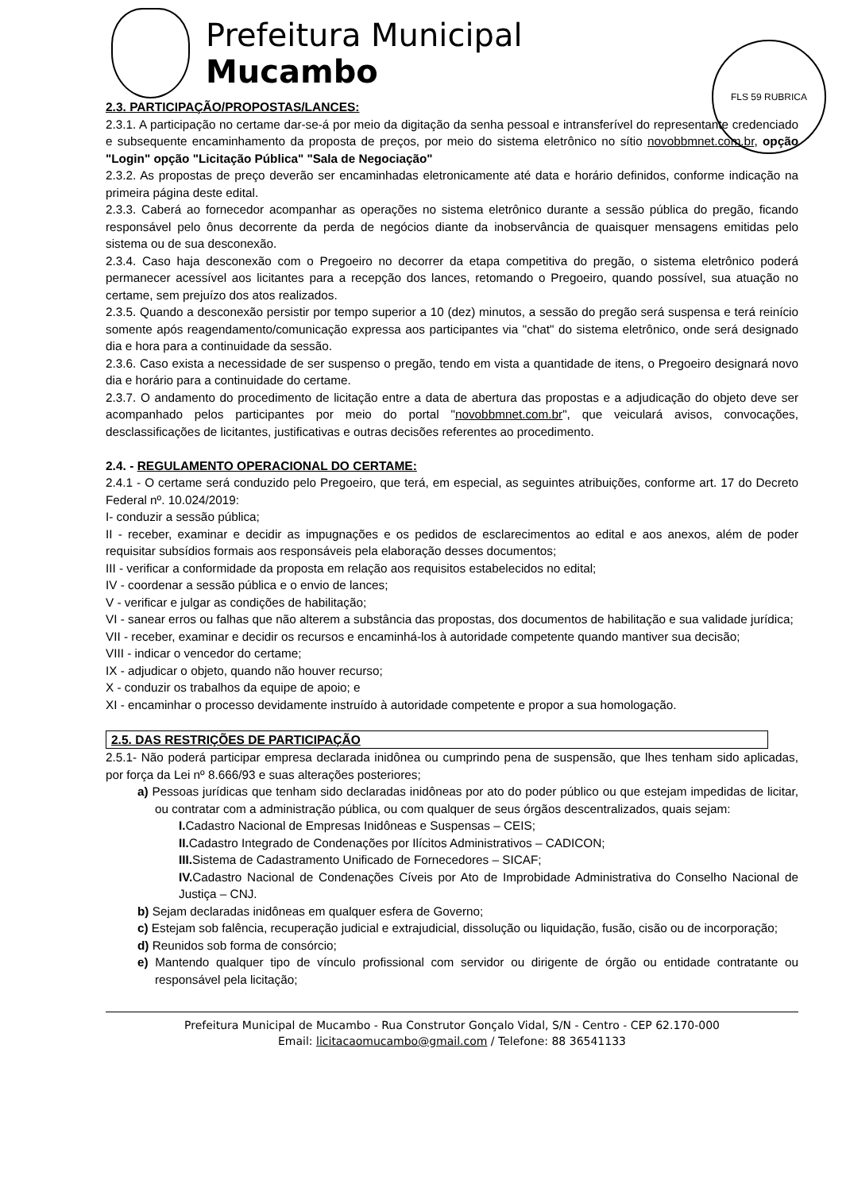FLS 59 RUBRICA
Prefeitura Municipal
Mucambo
2.3. PARTICIPAÇÃO/PROPOSTAS/LANCES:
2.3.1. A participação no certame dar-se-á por meio da digitação da senha pessoal e intransferível do representante credenciado e subsequente encaminhamento da proposta de preços, por meio do sistema eletrônico no sítio novobbmnet.com.br, opção "Login" opção "Licitação Pública" "Sala de Negociação"
2.3.2. As propostas de preço deverão ser encaminhadas eletronicamente até data e horário definidos, conforme indicação na primeira página deste edital.
2.3.3. Caberá ao fornecedor acompanhar as operações no sistema eletrônico durante a sessão pública do pregão, ficando responsável pelo ônus decorrente da perda de negócios diante da inobservância de quaisquer mensagens emitidas pelo sistema ou de sua desconexão.
2.3.4. Caso haja desconexão com o Pregoeiro no decorrer da etapa competitiva do pregão, o sistema eletrônico poderá permanecer acessível aos licitantes para a recepção dos lances, retomando o Pregoeiro, quando possível, sua atuação no certame, sem prejuízo dos atos realizados.
2.3.5. Quando a desconexão persistir por tempo superior a 10 (dez) minutos, a sessão do pregão será suspensa e terá reinício somente após reagendamento/comunicação expressa aos participantes via "chat" do sistema eletrônico, onde será designado dia e hora para a continuidade da sessão.
2.3.6. Caso exista a necessidade de ser suspenso o pregão, tendo em vista a quantidade de itens, o Pregoeiro designará novo dia e horário para a continuidade do certame.
2.3.7. O andamento do procedimento de licitação entre a data de abertura das propostas e a adjudicação do objeto deve ser acompanhado pelos participantes por meio do portal "novobbmnet.com.br", que veiculará avisos, convocações, desclassificações de licitantes, justificativas e outras decisões referentes ao procedimento.
2.4. - REGULAMENTO OPERACIONAL DO CERTAME:
2.4.1 - O certame será conduzido pelo Pregoeiro, que terá, em especial, as seguintes atribuições, conforme art. 17 do Decreto Federal nº. 10.024/2019:
I- conduzir a sessão pública;
II - receber, examinar e decidir as impugnações e os pedidos de esclarecimentos ao edital e aos anexos, além de poder requisitar subsídios formais aos responsáveis pela elaboração desses documentos;
III - verificar a conformidade da proposta em relação aos requisitos estabelecidos no edital;
IV - coordenar a sessão pública e o envio de lances;
V - verificar e julgar as condições de habilitação;
VI - sanear erros ou falhas que não alterem a substância das propostas, dos documentos de habilitação e sua validade jurídica;
VII - receber, examinar e decidir os recursos e encaminhá-los à autoridade competente quando mantiver sua decisão;
VIII - indicar o vencedor do certame;
IX - adjudicar o objeto, quando não houver recurso;
X - conduzir os trabalhos da equipe de apoio; e
XI - encaminhar o processo devidamente instruído à autoridade competente e propor a sua homologação.
2.5. DAS RESTRIÇÕES DE PARTICIPAÇÃO
2.5.1- Não poderá participar empresa declarada inidônea ou cumprindo pena de suspensão, que lhes tenham sido aplicadas, por força da Lei nº 8.666/93 e suas alterações posteriores;
a) Pessoas jurídicas que tenham sido declaradas inidôneas por ato do poder público ou que estejam impedidas de licitar, ou contratar com a administração pública, ou com qualquer de seus órgãos descentralizados, quais sejam:
I. Cadastro Nacional de Empresas Inidôneas e Suspensas – CEIS;
II. Cadastro Integrado de Condenações por Ilícitos Administrativos – CADICON;
III. Sistema de Cadastramento Unificado de Fornecedores – SICAF;
IV. Cadastro Nacional de Condenações Cíveis por Ato de Improbidade Administrativa do Conselho Nacional de Justiça – CNJ.
b) Sejam declaradas inidôneas em qualquer esfera de Governo;
c) Estejam sob falência, recuperação judicial e extrajudicial, dissolução ou liquidação, fusão, cisão ou de incorporação;
d) Reunidos sob forma de consórcio;
e) Mantendo qualquer tipo de vínculo profissional com servidor ou dirigente de órgão ou entidade contratante ou responsável pela licitação;
Prefeitura Municipal de Mucambo - Rua Construtor Gonçalo Vidal, S/N - Centro - CEP 62.170-000
Email: licitacaomucambo@gmail.com / Telefone: 88 36541133